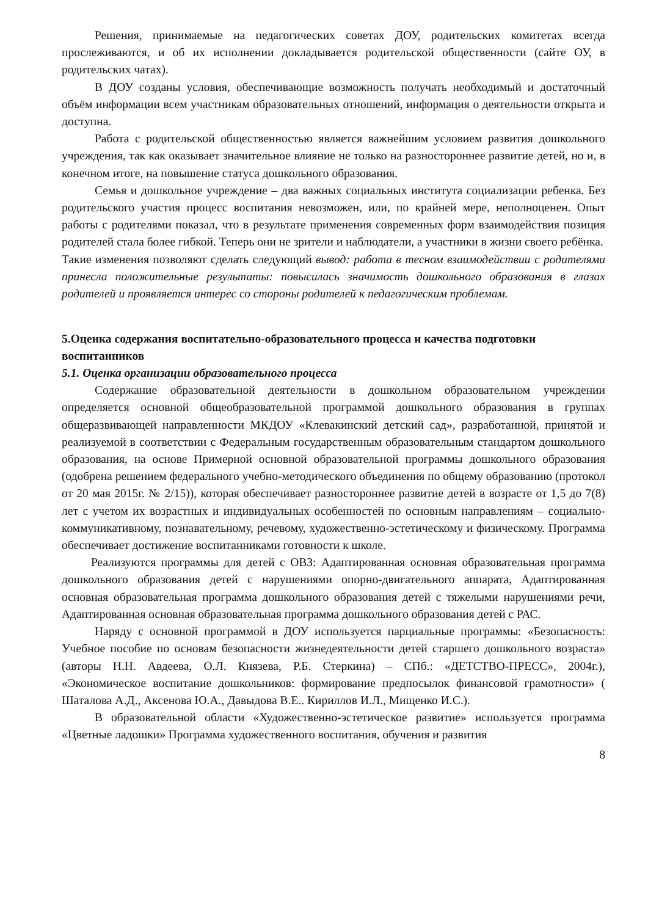Решения, принимаемые на педагогических советах ДОУ, родительских комитетах всегда прослеживаются, и об их исполнении докладывается родительской общественности (сайте ОУ, в родительских чатах).
В ДОУ созданы условия, обеспечивающие возможность получать необходимый и достаточный объём информации всем участникам образовательных отношений, информация о деятельности открыта и доступна.
Работа с родительской общественностью является важнейшим условием развития дошкольного учреждения, так как оказывает значительное влияние не только на разностороннее развитие детей, но и, в конечном итоге, на повышение статуса дошкольного образования.
Семья и дошкольное учреждение – два важных социальных института социализации ребенка. Без родительского участия процесс воспитания невозможен, или, по крайней мере, неполноценен. Опыт работы с родителями показал, что в результате применения современных форм взаимодействия позиция родителей стала более гибкой. Теперь они не зрители и наблюдатели, а участники в жизни своего ребёнка.
Такие изменения позволяют сделать следующий вывод: работа в тесном взаимодействии с родителями принесла положительные результаты: повысилась значимость дошкольного образования в глазах родителей и проявляется интерес со стороны родителей к педагогическим проблемам.
5.Оценка содержания воспитательно-образовательного процесса и качества подготовки воспитанников
5.1. Оценка организации образовательного процесса
Содержание образовательной деятельности в дошкольном образовательном учреждении определяется основной общеобразовательной программой дошкольного образования в группах общеразвивающей направленности МКДОУ «Клевакинский детский сад», разработанной, принятой и реализуемой в соответствии с Федеральным государственным образовательным стандартом дошкольного образования, на основе Примерной основной образовательной программы дошкольного образования (одобрена решением федерального учебно-методического объединения по общему образованию (протокол от 20 мая 2015г. № 2/15)), которая обеспечивает разностороннее развитие детей в возрасте от 1,5 до 7(8) лет с учетом их возрастных и индивидуальных особенностей по основным направлениям – социально-коммуникативному, познавательному, речевому, художественно-эстетическому и физическому. Программа обеспечивает достижение воспитанниками готовности к школе.
Реализуются программы для детей с ОВЗ: Адаптированная основная образовательная программа дошкольного образования детей с нарушениями опорно-двигательного аппарата, Адаптированная основная образовательная программа дошкольного образования детей с тяжелыми нарушениями речи, Адаптированная основная образовательная программа дошкольного образования детей с РАС.
Наряду с основной программой в ДОУ используется парциальные программы: «Безопасность: Учебное пособие по основам безопасности жизнедеятельности детей старшего дошкольного возраста» (авторы Н.Н. Авдеева, О.Л. Князева, Р.Б. Стеркина) – СПб.: «ДЕТСТВО-ПРЕСС», 2004г.), «Экономическое воспитание дошкольников: формирование предпосылок финансовой грамотности» ( Шаталова А.Д., Аксенова Ю.А., Давыдова В.Е.. Кириллов И.Л., Мищенко И.С.).
В образовательной области «Художественно-эстетическое развитие» используется программа «Цветные ладошки» Программа художественного воспитания, обучения и развития
8